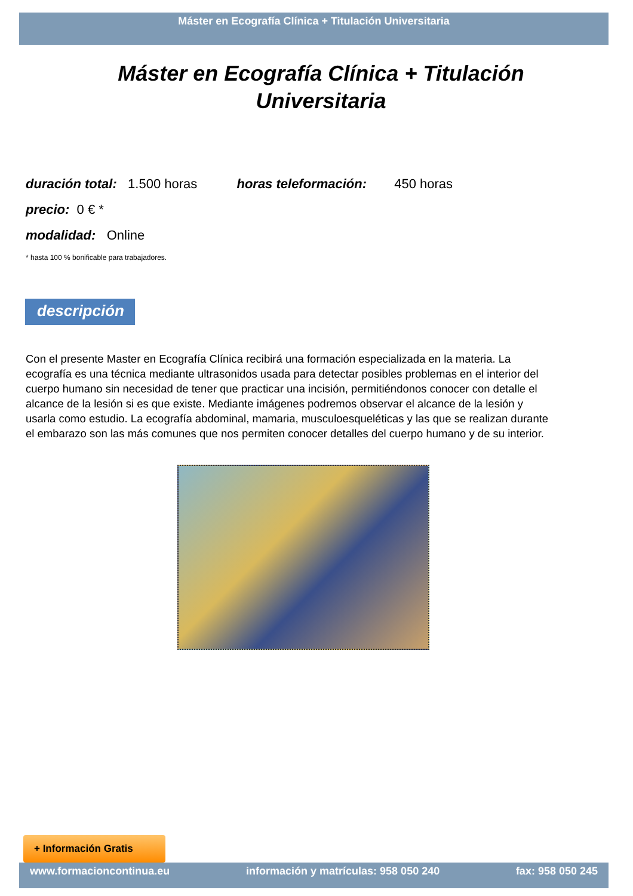Máster en Ecografía Clínica + Titulación Universitaria
Máster en Ecografía Clínica + Titulación
Universitaria
duración total: 1.500 horas horas teleformación: 450 horas
precio: 0 € *
modalidad: Online
* hasta 100 % bonificable para trabajadores.
descripción
Con el presente Master en Ecografía Clínica recibirá una formación especializada en la materia. La ecografía es una técnica mediante ultrasonidos usada para detectar posibles problemas en el interior del cuerpo humano sin necesidad de tener que practicar una incisión, permitiéndonos conocer con detalle el alcance de la lesión si es que existe. Mediante imágenes podremos observar el alcance de la lesión y usarla como estudio. La ecografía abdominal, mamaria, musculoesqueléticas y las que se realizan durante el embarazo son las más comunes que nos permiten conocer detalles del cuerpo humano y de su interior.
+ Información Gratis
www.formacioncontinua.eu información y matrículas: 958 050 240 fax: 958 050 245